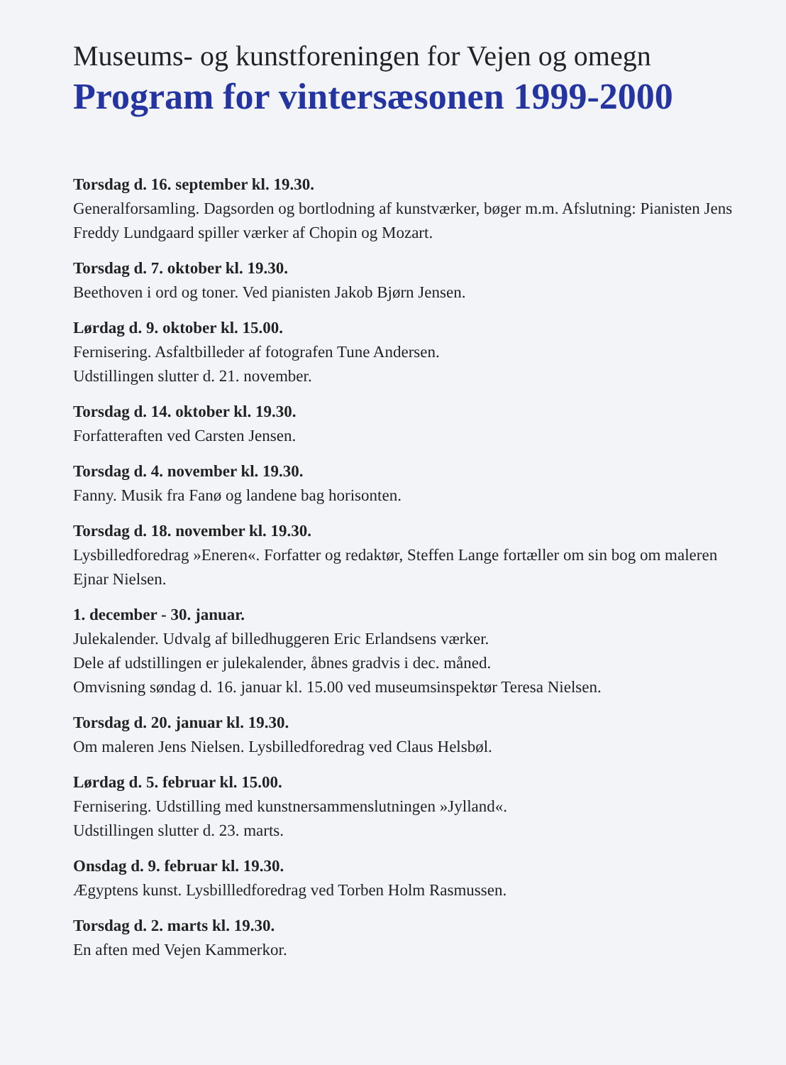Museums- og kunstforeningen for Vejen og omegn
Program for vintersæsonen 1999-2000
Torsdag d. 16. september kl. 19.30.
Generalforsamling. Dagsorden og bortlodning af kunstværker, bøger m.m. Afslutning: Pianisten Jens Freddy Lundgaard spiller værker af Chopin og Mozart.
Torsdag d. 7. oktober kl. 19.30.
Beethoven i ord og toner. Ved pianisten Jakob Bjørn Jensen.
Lørdag d. 9. oktober kl. 15.00.
Fernisering. Asfaltbilleder af fotografen Tune Andersen.
Udstillingen slutter d. 21. november.
Torsdag d. 14. oktober kl. 19.30.
Forfatteraften ved Carsten Jensen.
Torsdag d. 4. november kl. 19.30.
Fanny. Musik fra Fanø og landene bag horisonten.
Torsdag d. 18. november kl. 19.30.
Lysbilledforedrag »Eneren«. Forfatter og redaktør, Steffen Lange fortæller om sin bog om maleren Ejnar Nielsen.
1. december - 30. januar.
Julekalender. Udvalg af billedhuggeren Eric Erlandsens værker.
Dele af udstillingen er julekalender, åbnes gradvis i dec. måned.
Omvisning søndag d. 16. januar kl. 15.00 ved museumsinspektør Teresa Nielsen.
Torsdag d. 20. januar kl. 19.30.
Om maleren Jens Nielsen. Lysbilledforedrag ved Claus Helsbøl.
Lørdag d. 5. februar kl. 15.00.
Fernisering. Udstilling med kunstnersammenslutningen »Jylland«.
Udstillingen slutter d. 23. marts.
Onsdag d. 9. februar kl. 19.30.
Ægyptens kunst. Lysbillledforedrag ved Torben Holm Rasmussen.
Torsdag d. 2. marts kl. 19.30.
En aften med Vejen Kammerkor.